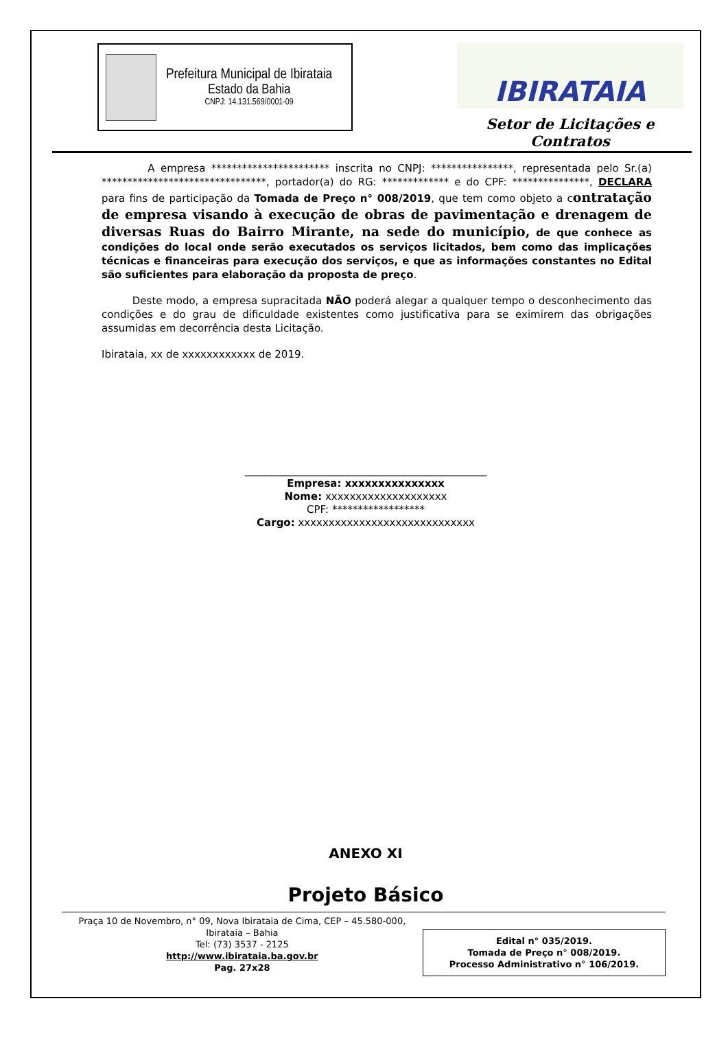Prefeitura Municipal de Ibirataia
Estado da Bahia
CNPJ: 14.131.569/0001-09
IBIRATAIA
Setor de Licitações e Contratos
A empresa *********************** inscrita no CNPJ: ****************, representada pelo Sr.(a) ********************************, portador(a) do RG: ************* e do CPF: ***************, DECLARA para fins de participação da Tomada de Preço n° 008/2019, que tem como objeto a contratação de empresa visando à execução de obras de pavimentação e drenagem de diversas Ruas do Bairro Mirante, na sede do município, de que conhece as condições do local onde serão executados os serviços licitados, bem como das implicações técnicas e financeiras para execução dos serviços, e que as informações constantes no Edital são suficientes para elaboração da proposta de preço.
Deste modo, a empresa supracitada NÃO poderá alegar a qualquer tempo o desconhecimento das condições e do grau de dificuldade existentes como justificativa para se eximirem das obrigações assumidas em decorrência desta Licitação.
Ibirataia, xx de xxxxxxxxxxxx de 2019.
_______________________________________________
Empresa: xxxxxxxxxxxxxxx
Nome: xxxxxxxxxxxxxxxxxxxx
CPF: ******************
Cargo: xxxxxxxxxxxxxxxxxxxxxxxxxxxxx
ANEXO XI
Projeto Básico
Praça 10 de Novembro, n° 09, Nova Ibirataia de Cima, CEP – 45.580-000,
Ibirataia – Bahia
Tel: (73) 3537 - 2125
http://www.ibirataia.ba.gov.br
Pag. 27x28
Edital n° 035/2019.
Tomada de Preço n° 008/2019.
Processo Administrativo n° 106/2019.